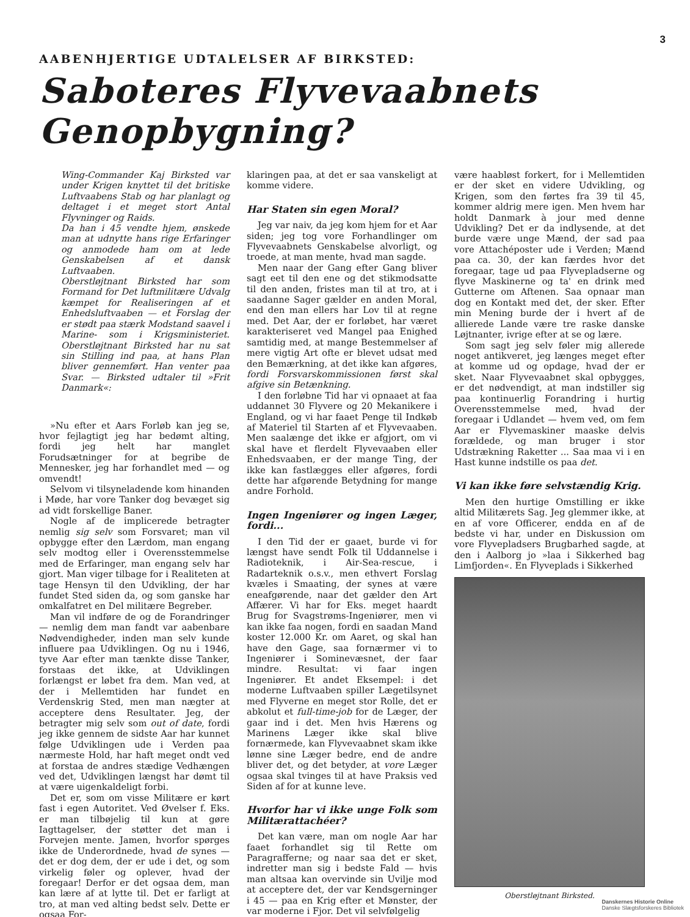3
AABENHJERTIGE UDTALELSER AF BIRKSTED:
Saboteres Flyvevaabnets Genopbygning?
Wing-Commander Kaj Birksted var under Krigen knyttet til det britiske Luftvaabens Stab og har planlagt og deltaget i et meget stort Antal Flyvninger og Raids.
Da han i 45 vendte hjem, ønskede man at udnytte hans rige Erfaringer og anmodede ham om at lede Genskabelsen af et dansk Luftvaaben.
Oberstløjtnant Birksted har som Formand for Det luftmilitære Udvalg kæmpet for Realiseringen af et Enhedsluftvaaben — et Forslag der er stødt paa stærk Modstand saavel i Marine- som i Krigsministeriet. Oberstløjtnant Birksted har nu sat sin Stilling ind paa, at hans Plan bliver gennemført. Han venter paa Svar. — Birksted udtaler til »Frit Danmark«:
»Nu efter et Aars Forløb kan jeg se, hvor fejlagtigt jeg har bedømt alting, fordi jeg helt har manglet Forudsætninger for at begribe de Mennesker, jeg har forhandlet med — og omvendt!
Selvom vi tilsyneladende kom hinanden i Møde, har vore Tanker dog bevæget sig ad vidt forskellige Baner.
Nogle af de implicerede betragter nemlig sig selv som Forsvaret; man vil opbygge efter den Lærdom, man engang selv modtog eller i Overensstemmelse med de Erfaringer, man engang selv har gjort. Man viger tilbage for i Realiteten at tage Hensyn til den Udvikling, der har fundet Sted siden da, og som ganske har omkalfatret en Del militære Begreber.
Man vil indføre de og de Forandringer — nemlig dem man fandt var aabenbare Nødvendigheder, inden man selv kunde influere paa Udviklingen. Og nu i 1946, tyve Aar efter man tænkte disse Tanker, forstaas det ikke, at Udviklingen forlængst er løbet fra dem. Man ved, at der i Mellemtiden har fundet en Verdenskrig Sted, men man nægter at acceptere dens Resultater. Jeg, der betragter mig selv som out of date, fordi jeg ikke gennem de sidste Aar har kunnet følge Udviklingen ude i Verden paa nærmeste Hold, har haft meget ondt ved at forstaa de andres stædige Vedhængen ved det, Udviklingen længst har dømt til at være uigenkaldeligt forbi.
Det er, som om visse Militære er kørt fast i egen Autoritet. Ved Øvelser f. Eks. er man tilbøjelig til kun at gøre Iagttagelser, der støtter det man i Forvejen mente. Jamen, hvorfor spørges ikke de Underordnede, hvad de synes — det er dog dem, der er ude i det, og som virkelig føler og oplever, hvad der foregaar! Derfor er det ogsaa dem, man kan lære af at lytte til. Det er farligt at tro, at man ved alting bedst selv. Dette er ogsaa For-
klaringen paa, at det er saa vanskeligt at komme videre.
Har Staten sin egen Moral?
Jeg var naiv, da jeg kom hjem for et Aar siden; jeg tog vore Forhandlinger om Flyvevaabnets Genskabelse alvorligt, og troede, at man mente, hvad man sagde.
Men naar der Gang efter Gang bliver sagt eet til den ene og det stikmodsatte til den anden, fristes man til at tro, at i saadanne Sager gælder en anden Moral, end den man ellers har Lov til at regne med. Det Aar, der er forløbet, har været karakteriseret ved Mangel paa Enighed samtidig med, at mange Bestemmelser af mere vigtig Art ofte er blevet udsat med den Bemærkning, at det ikke kan afgøres, fordi Forsvarskommissionen først skal afgive sin Betænkning.
I den forløbne Tid har vi opnaaet at faa uddannet 30 Flyvere og 20 Mekanikere i England, og vi har faaet Penge til Indkøb af Materiel til Starten af et Flyvevaaben. Men saalænge det ikke er afgjort, om vi skal have et flerdelt Flyvevaaben eller Enhedsvaaben, er der mange Ting, der ikke kan fastlægges eller afgøres, fordi dette har afgørende Betydning for mange andre Forhold.
Ingen Ingeniører og ingen Læger, fordi...
I den Tid der er gaaet, burde vi for længst have sendt Folk til Uddannelse i Radioteknik, i Air-Sea-rescue, i Radarteknik o.s.v., men ethvert Forslag kvæles i Smaating, der synes at være eneafgørende, naar det gælder den Art Affærer. Vi har for Eks. meget haardt Brug for Svagstrøms-Ingeniører, men vi kan ikke faa nogen, fordi en saadan Mand koster 12.000 Kr. om Aaret, og skal han have den Gage, saa fornærmer vi to Ingeniører i Sominevæsnet, der faar mindre. Resultat: vi faar ingen Ingeniører. Et andet Eksempel: i det moderne Luftvaaben spiller Lægetilsynet med Flyverne en meget stor Rolle, det er abkolut et full-time-job for de Læger, der gaar ind i det. Men hvis Hærens og Marinens Læger ikke skal blive fornærmede, kan Flyvevaabnet skam ikke lønne sine Læger bedre, end de andre bliver det, og det betyder, at vore Læger ogsaa skal tvinges til at have Praksis ved Siden af for at kunne leve.
Hvorfor har vi ikke unge Folk som Militærattachéer?
Det kan være, man om nogle Aar har faaet forhandlet sig til Rette om Paragrafferne; og naar saa det er sket, indretter man sig i bedste Fald — hvis man altsaa kan overvinde sin Uvilje mod at acceptere det, der var Kendsgerninger i 45 — paa en Krig efter et Mønster, der var moderne i Fjor. Det vil selvfølgelig
være haabløst forkert, for i Mellemtiden er der sket en videre Udvikling, og Krigen, som den førtes fra 39 til 45, kommer aldrig mere igen. Men hvem har holdt Danmark à jour med denne Udvikling? Det er da indlysende, at det burde være unge Mænd, der sad paa vore Attachéposter ude i Verden; Mænd paa ca. 30, der kan færdes hvor det foregaar, tage ud paa Flyvepladserne og flyve Maskinerne og ta' en drink med Gutterne om Aftenen. Saa opnaar man dog en Kontakt med det, der sker. Efter min Mening burde der i hvert af de allierede Lande være tre raske danske Løjtnanter, ivrige efter at se og lære.
Som sagt jeg selv føler mig allerede noget antikveret, jeg længes meget efter at komme ud og opdage, hvad der er sket. Naar Flyvevaabnet skal opbygges, er det nødvendigt, at man indstiller sig paa kontinuerlig Forandring i hurtig Overensstemmelse med, hvad der foregaar i Udlandet — hvem ved, om fem Aar er Flyvemaskiner maaske delvis forældede, og man bruger i stor Udstrækning Raketter ... Saa maa vi i en Hast kunne indstille os paa det.
Vi kan ikke føre selvstændig Krig.
Men den hurtige Omstilling er ikke altid Militærets Sag. Jeg glemmer ikke, at en af vore Officerer, endda en af de bedste vi har, under en Diskussion om vore Flyvepladsers Brugbarhed sagde, at den i Aalborg jo »laa i Sikkerhed bag Limfjorden«. En Flyveplads i Sikkerhed
Oberstløjtnant Birksted.
Danskernes Historie Online
Danske Slægtsforskeres Bibliotek